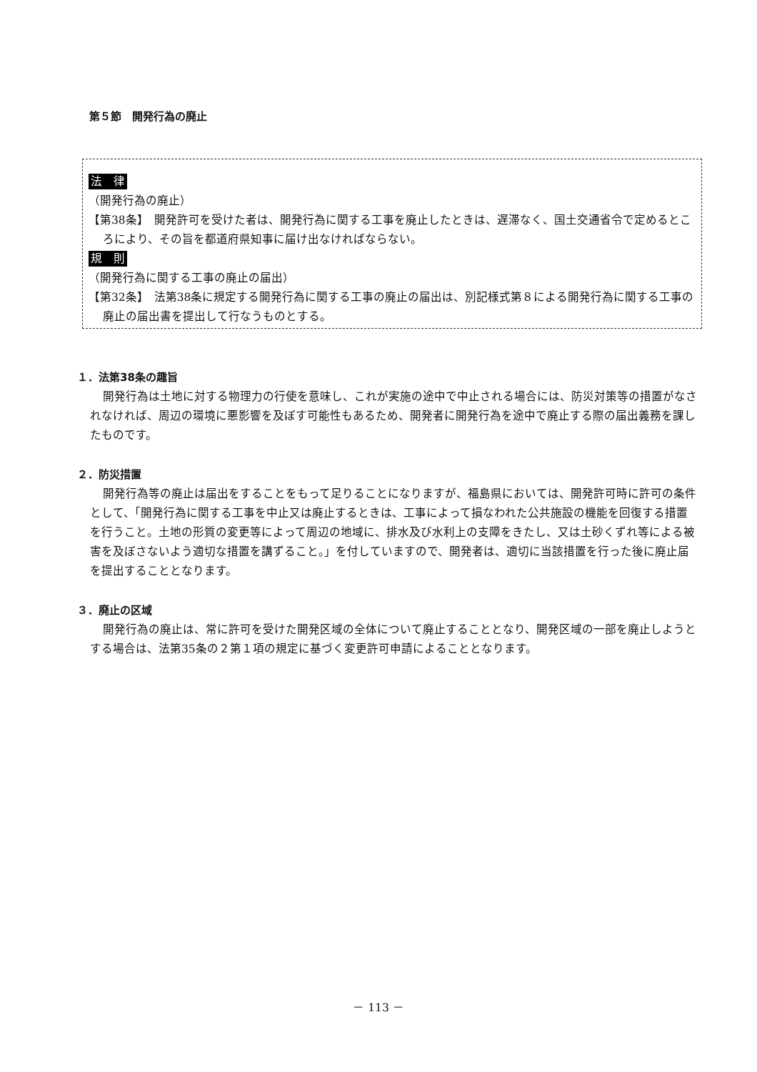第５節　開発行為の廃止
法　律
（開発行為の廃止）
【第38条】　開発許可を受けた者は、開発行為に関する工事を廃止したときは、遅滞なく、国土交通省令で定めるところにより、その旨を都道府県知事に届け出なければならない。
規　則
（開発行為に関する工事の廃止の届出）
【第32条】　法第38条に規定する開発行為に関する工事の廃止の届出は、別記様式第８による開発行為に関する工事の廃止の届出書を提出して行なうものとする。
１．法第38条の趣旨
開発行為は土地に対する物理力の行使を意味し、これが実施の途中で中止される場合には、防災対策等の措置がなされなければ、周辺の環境に悪影響を及ぼす可能性もあるため、開発者に開発行為を途中で廃止する際の届出義務を課したものです。
２．防災措置
開発行為等の廃止は届出をすることをもって足りることになりますが、福島県においては、開発許可時に許可の条件として、「開発行為に関する工事を中止又は廃止するときは、工事によって損なわれた公共施設の機能を回復する措置を行うこと。土地の形質の変更等によって周辺の地域に、排水及び水利上の支障をきたし、又は土砂くずれ等による被害を及ぼさないよう適切な措置を講ずること。」を付していますので、開発者は、適切に当該措置を行った後に廃止届を提出することとなります。
３．廃止の区域
開発行為の廃止は、常に許可を受けた開発区域の全体について廃止することとなり、開発区域の一部を廃止しようとする場合は、法第35条の２第１項の規定に基づく変更許可申請によることとなります。
－ 113 －